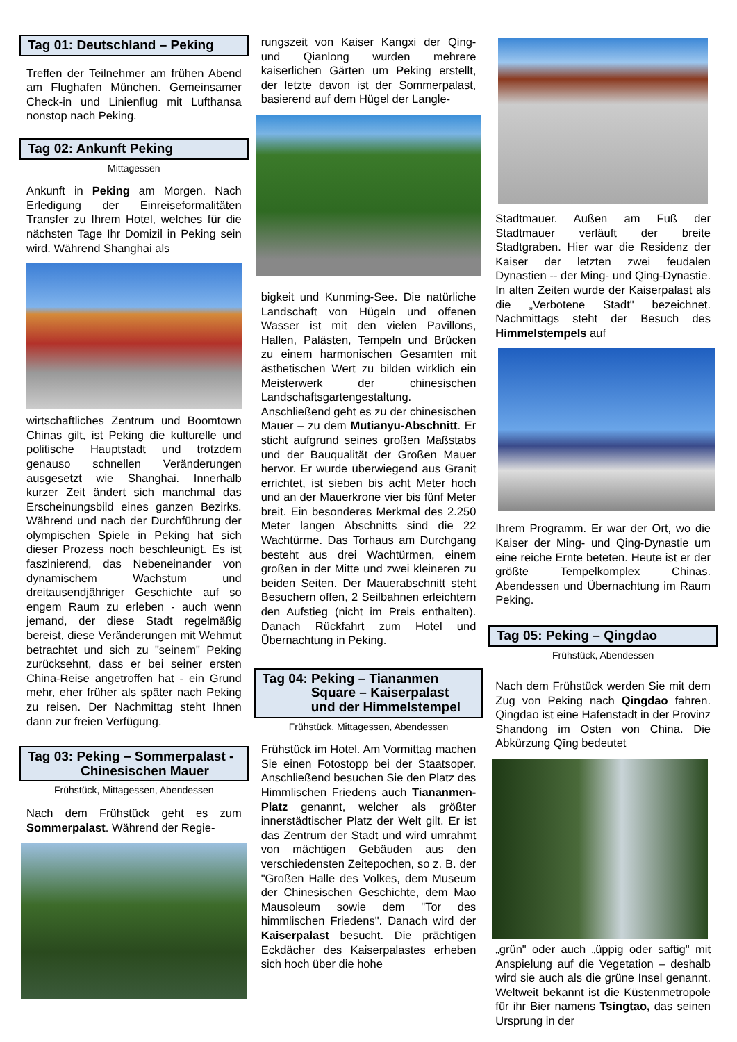Tag 01: Deutschland – Peking
Treffen der Teilnehmer am frühen Abend am Flughafen München. Gemeinsamer Check-in und Linienflug mit Lufthansa nonstop nach Peking.
Tag 02: Ankunft Peking
Mittagessen
Ankunft in Peking am Morgen. Nach Erledigung der Einreiseformalitäten Transfer zu Ihrem Hotel, welches für die nächsten Tage Ihr Domizil in Peking sein wird. Während Shanghai als
wirtschaftliches Zentrum und Boomtown Chinas gilt, ist Peking die kulturelle und politische Hauptstadt und trotzdem genauso schnellen Veränderungen ausgesetzt wie Shanghai. Innerhalb kurzer Zeit ändert sich manchmal das Erscheinungsbild eines ganzen Bezirks. Während und nach der Durchführung der olympischen Spiele in Peking hat sich dieser Prozess noch beschleunigt. Es ist faszinierend, das Nebeneinander von dynamischem Wachstum und dreitausendjähriger Geschichte auf so engem Raum zu erleben - auch wenn jemand, der diese Stadt regelmäßig bereist, diese Veränderungen mit Wehmut betrachtet und sich zu "seinem" Peking zurücksehnt, dass er bei seiner ersten China-Reise angetroffen hat - ein Grund mehr, eher früher als später nach Peking zu reisen. Der Nachmittag steht Ihnen dann zur freien Verfügung.
Tag 03: Peking – Sommerpalast -
Chinesischen Mauer
Frühstück, Mittagessen, Abendessen
Nach dem Frühstück geht es zum Sommerpalast. Während der Regie-
rungszeit von Kaiser Kangxi der Qing- und Qianlong wurden mehrere kaiserlichen Gärten um Peking erstellt, der letzte davon ist der Sommerpalast, basierend auf dem Hügel der Langle-
bigkeit und Kunming-See. Die natürliche Landschaft von Hügeln und offenen Wasser ist mit den vielen Pavillons, Hallen, Palästen, Tempeln und Brücken zu einem harmonischen Gesamten mit ästhetischen Wert zu bilden wirklich ein Meisterwerk der chinesischen Landschaftsgartengestaltung. Anschließend geht es zu der chinesischen Mauer – zu dem Mutianyu-Abschnitt. Er sticht aufgrund seines großen Maßstabs und der Bauqualität der Großen Mauer hervor. Er wurde überwiegend aus Granit errichtet, ist sieben bis acht Meter hoch und an der Mauerkrone vier bis fünf Meter breit. Ein besonderes Merkmal des 2.250 Meter langen Abschnitts sind die 22 Wachtürme. Das Torhaus am Durchgang besteht aus drei Wachtürmen, einem großen in der Mitte und zwei kleineren zu beiden Seiten. Der Mauerabschnitt steht Besuchern offen, 2 Seilbahnen erleichtern den Aufstieg (nicht im Preis enthalten). Danach Rückfahrt zum Hotel und Übernachtung in Peking.
Tag 04: Peking – Tiananmen
Square – Kaiserpalast
und der Himmelstempel
Frühstück, Mittagessen, Abendessen
Frühstück im Hotel. Am Vormittag machen Sie einen Fotostopp bei der Staatsoper. Anschließend besuchen Sie den Platz des Himmlischen Friedens auch Tiananmen-Platz genannt, welcher als größter innerstädtischer Platz der Welt gilt. Er ist das Zentrum der Stadt und wird umrahmt von mächtigen Gebäuden aus den verschiedensten Zeitepochen, so z. B. der "Großen Halle des Volkes, dem Museum der Chinesischen Geschichte, dem Mao Mausoleum sowie dem "Tor des himmlischen Friedens". Danach wird der Kaiserpalast besucht. Die prächtigen Eckdächer des Kaiserpalastes erheben sich hoch über die hohe
Stadtmauer. Außen am Fuß der Stadtmauer verläuft der breite Stadtgraben. Hier war die Residenz der Kaiser der letzten zwei feudalen Dynastien -- der Ming- und Qing-Dynastie. In alten Zeiten wurde der Kaiserpalast als die „Verbotene Stadt" bezeichnet. Nachmittags steht der Besuch des Himmelstempels auf
Ihrem Programm. Er war der Ort, wo die Kaiser der Ming- und Qing-Dynastie um eine reiche Ernte beteten. Heute ist er der größte Tempelkomplex Chinas. Abendessen und Übernachtung im Raum Peking.
Tag 05: Peking – Qingdao
Frühstück, Abendessen
Nach dem Frühstück werden Sie mit dem Zug von Peking nach Qingdao fahren. Qingdao ist eine Hafenstadt in der Provinz Shandong im Osten von China. Die Abkürzung Qīng bedeutet
„grün" oder auch „üppig oder saftig" mit Anspielung auf die Vegetation – deshalb wird sie auch als die grüne Insel genannt. Weltweit bekannt ist die Küstenmetropole für ihr Bier namens Tsingtao, das seinen Ursprung in der